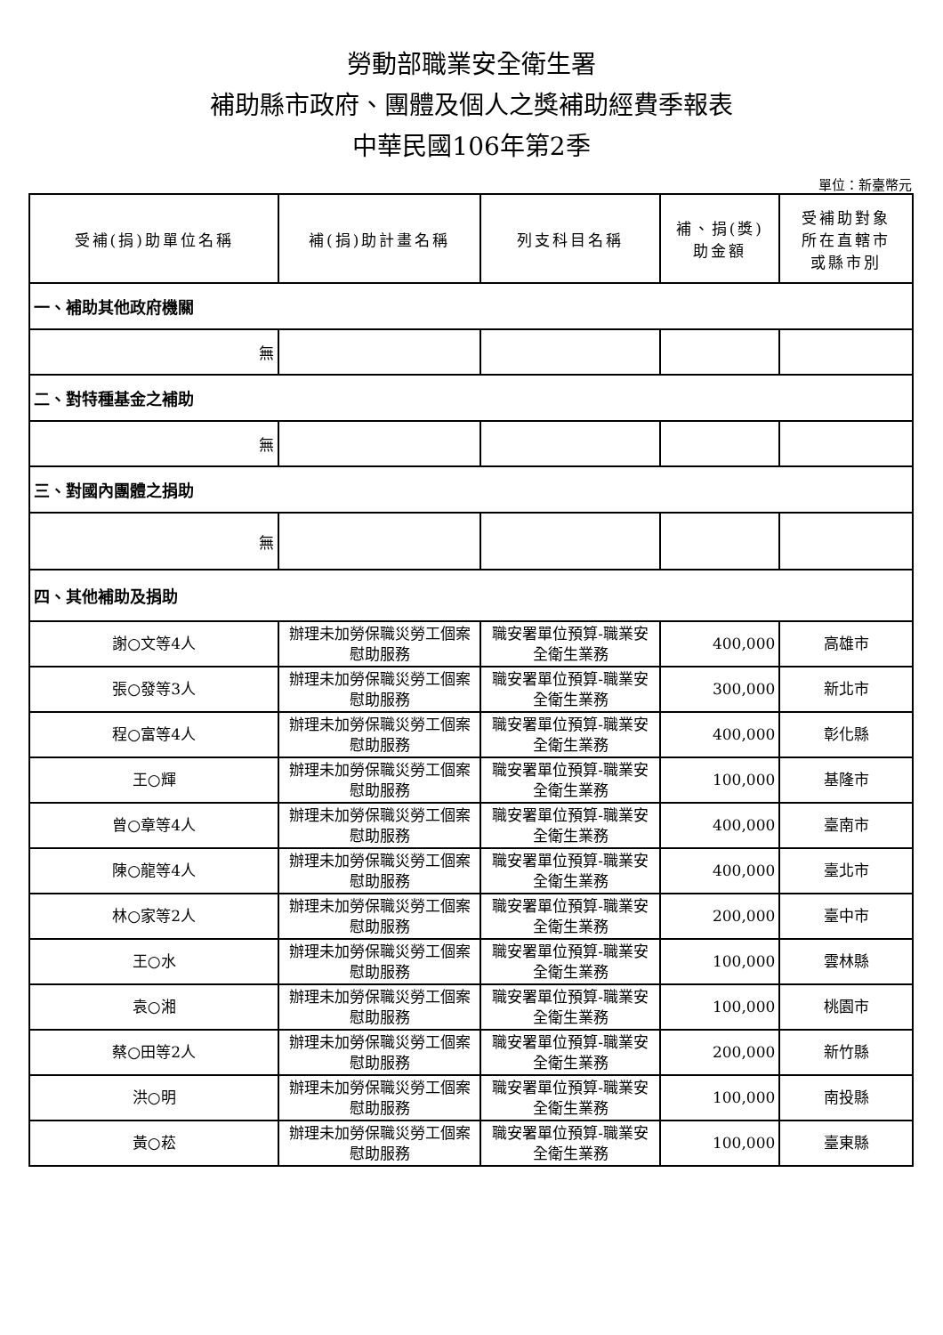勞動部職業安全衛生署
補助縣市政府、團體及個人之獎補助經費季報表
中華民國106年第2季
單位：新臺幣元
| 受補(捐)助單位名稱 | 補(捐)助計畫名稱 | 列支科目名稱 | 補、捐(獎) 助金額 | 受補助對象 所在直轄市 或縣市別 |
| --- | --- | --- | --- | --- |
| 一、補助其他政府機關 | | | | |
| 無 | | | | |
| 二、對特種基金之補助 | | | | |
| 無 | | | | |
| 三、對國內團體之捐助 | | | | |
| 無 | | | | |
| 四、其他補助及捐助 | | | | |
| 謝○文等4人 | 辦理未加勞保職災勞工個案慰助服務 | 職安署單位預算-職業安全衛生業務 | 400,000 | 高雄市 |
| 張○發等3人 | 辦理未加勞保職災勞工個案慰助服務 | 職安署單位預算-職業安全衛生業務 | 300,000 | 新北市 |
| 程○富等4人 | 辦理未加勞保職災勞工個案慰助服務 | 職安署單位預算-職業安全衛生業務 | 400,000 | 彰化縣 |
| 王○輝 | 辦理未加勞保職災勞工個案慰助服務 | 職安署單位預算-職業安全衛生業務 | 100,000 | 基隆市 |
| 曾○章等4人 | 辦理未加勞保職災勞工個案慰助服務 | 職安署單位預算-職業安全衛生業務 | 400,000 | 臺南市 |
| 陳○龍等4人 | 辦理未加勞保職災勞工個案慰助服務 | 職安署單位預算-職業安全衛生業務 | 400,000 | 臺北市 |
| 林○家等2人 | 辦理未加勞保職災勞工個案慰助服務 | 職安署單位預算-職業安全衛生業務 | 200,000 | 臺中市 |
| 王○水 | 辦理未加勞保職災勞工個案慰助服務 | 職安署單位預算-職業安全衛生業務 | 100,000 | 雲林縣 |
| 袁○湘 | 辦理未加勞保職災勞工個案慰助服務 | 職安署單位預算-職業安全衛生業務 | 100,000 | 桃園市 |
| 蔡○田等2人 | 辦理未加勞保職災勞工個案慰助服務 | 職安署單位預算-職業安全衛生業務 | 200,000 | 新竹縣 |
| 洪○明 | 辦理未加勞保職災勞工個案慰助服務 | 職安署單位預算-職業安全衛生業務 | 100,000 | 南投縣 |
| 黃○菘 | 辦理未加勞保職災勞工個案慰助服務 | 職安署單位預算-職業安全衛生業務 | 100,000 | 臺東縣 |